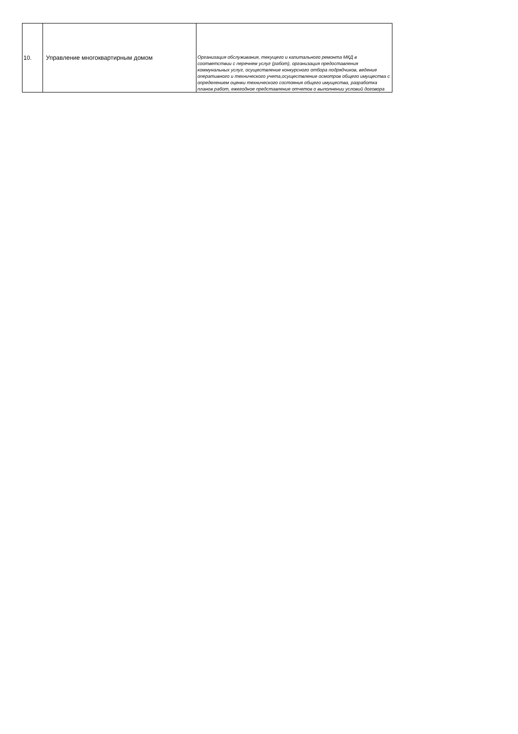| 10. | Управление многоквартирным домом | Организация обслуживания, текущего и капитального ремонта МКД в соответствии с перечнем услуг (работ), организация предоставления коммунальных услуг, осуществление конкурсного отбора подрядчиков, ведение оперативного и технического учета,осуществление осмотров общего имущества с определением оценки технического состояния общего имущества, разработка планов работ, ежегодное представление отчетов о выполнении условий договора |